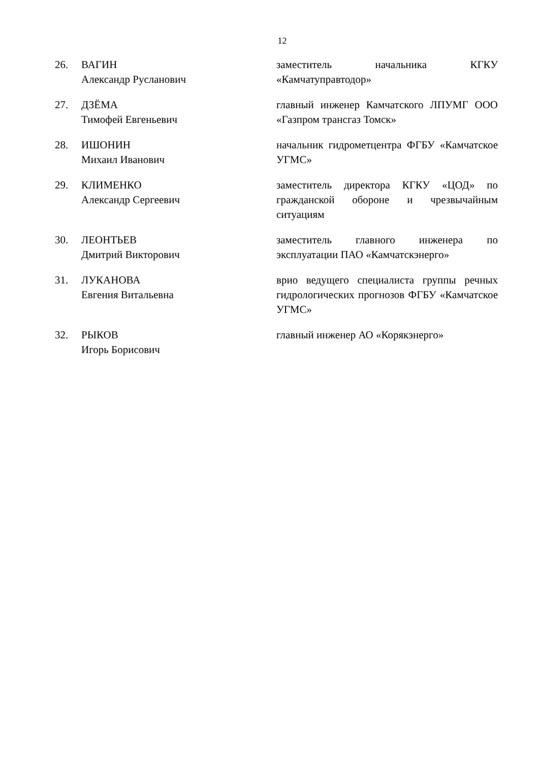12
| 26. | ВАГИН Александр Русланович | заместитель начальника КГКУ «Камчатуправтодор» |
| 27. | ДЗЁМА Тимофей Евгеньевич | главный инженер Камчатского ЛПУМГ ООО «Газпром трансгаз Томск» |
| 28. | ИШОНИН Михаил Иванович | начальник гидрометцентра ФГБУ «Камчатское УГМС» |
| 29. | КЛИМЕНКО Александр Сергеевич | заместитель директора КГКУ «ЦОД» по гражданской обороне и чрезвычайным ситуациям |
| 30. | ЛЕОНТЬЕВ Дмитрий Викторович | заместитель главного инженера по эксплуатации ПАО «Камчатскэнерго» |
| 31. | ЛУКАНОВА Евгения Витальевна | врио ведущего специалиста группы речных гидрологических прогнозов ФГБУ «Камчатское УГМС» |
| 32. | РЫКОВ Игорь Борисович | главный инженер АО «Корякэнерго» |